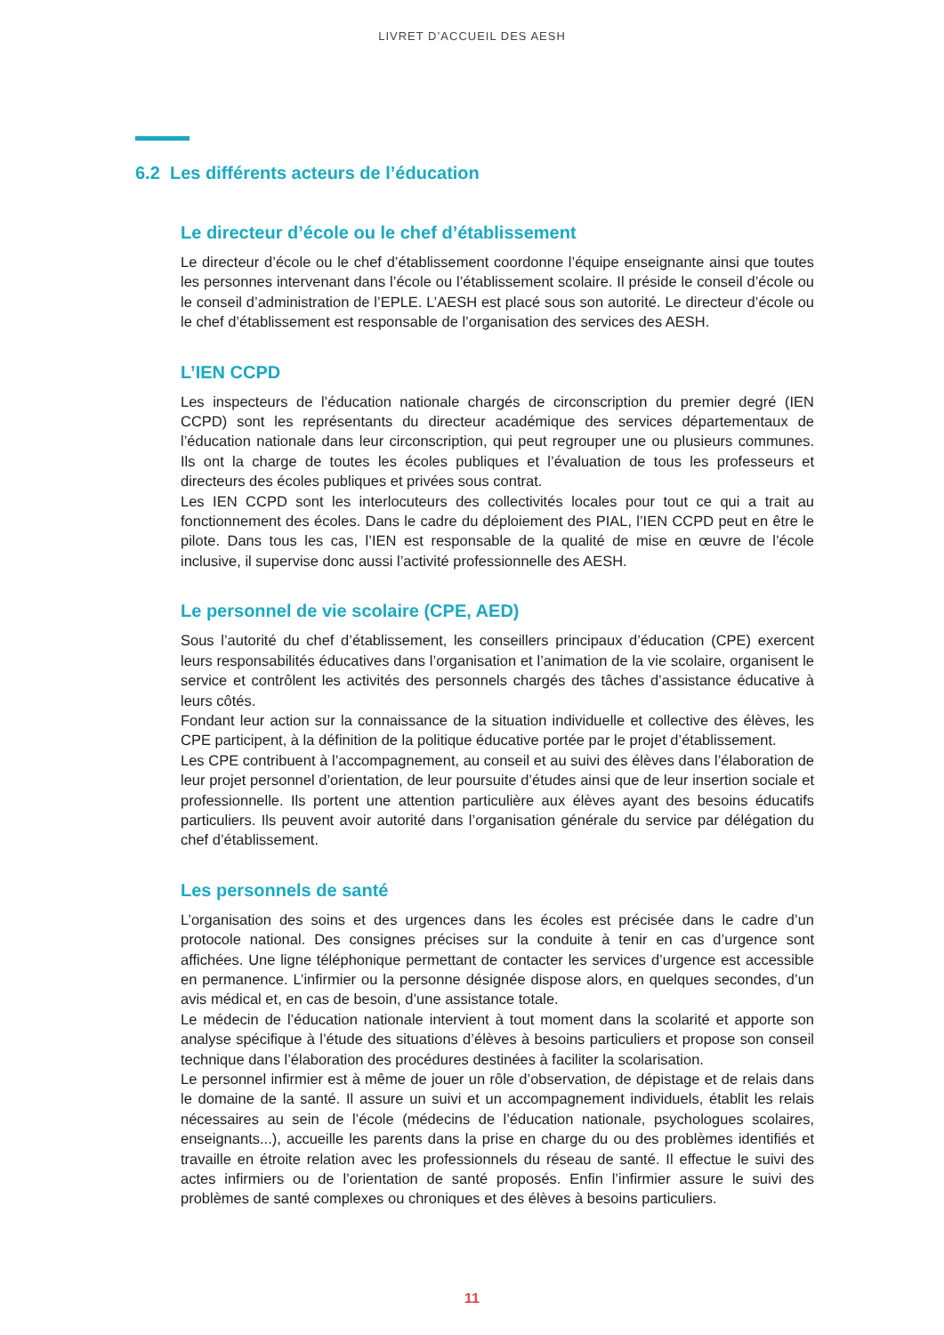LIVRET D’ACCUEIL DES AESH
6.2 Les différents acteurs de l’éducation
Le directeur d’école ou le chef d’établissement
Le directeur d’école ou le chef d’établissement coordonne l’équipe enseignante ainsi que toutes les personnes intervenant dans l’école ou l’établissement scolaire. Il préside le conseil d’école ou le conseil d’administration de l’EPLE. L’AESH est placé sous son autorité. Le directeur d’école ou le chef d’établissement est responsable de l’organisation des services des AESH.
L’IEN CCPD
Les inspecteurs de l’éducation nationale chargés de circonscription du premier degré (IEN CCPD) sont les représentants du directeur académique des services départementaux de l’éducation nationale dans leur circonscription, qui peut regrouper une ou plusieurs communes. Ils ont la charge de toutes les écoles publiques et l’évaluation de tous les professeurs et directeurs des écoles publiques et privées sous contrat.
Les IEN CCPD sont les interlocuteurs des collectivités locales pour tout ce qui a trait au fonctionnement des écoles. Dans le cadre du déploiement des PIAL, l’IEN CCPD peut en être le pilote. Dans tous les cas, l’IEN est responsable de la qualité de mise en œuvre de l’école inclusive, il supervise donc aussi l’activité professionnelle des AESH.
Le personnel de vie scolaire (CPE, AED)
Sous l’autorité du chef d’établissement, les conseillers principaux d’éducation (CPE) exercent leurs responsabilités éducatives dans l’organisation et l’animation de la vie scolaire, organisent le service et contrôlent les activités des personnels chargés des tâches d’assistance éducative à leurs côtés.
Fondant leur action sur la connaissance de la situation individuelle et collective des élèves, les CPE participent, à la définition de la politique éducative portée par le projet d’établissement.
Les CPE contribuent à l’accompagnement, au conseil et au suivi des élèves dans l’élaboration de leur projet personnel d’orientation, de leur poursuite d’études ainsi que de leur insertion sociale et professionnelle. Ils portent une attention particulière aux élèves ayant des besoins éducatifs particuliers. Ils peuvent avoir autorité dans l’organisation générale du service par délégation du chef d’établissement.
Les personnels de santé
L’organisation des soins et des urgences dans les écoles est précisée dans le cadre d’un protocole national. Des consignes précises sur la conduite à tenir en cas d’urgence sont affichées. Une ligne téléphonique permettant de contacter les services d’urgence est accessible en permanence. L’infirmier ou la personne désignée dispose alors, en quelques secondes, d’un avis médical et, en cas de besoin, d’une assistance totale.
Le médecin de l’éducation nationale intervient à tout moment dans la scolarité et apporte son analyse spécifique à l’étude des situations d’élèves à besoins particuliers et propose son conseil technique dans l’élaboration des procédures destinées à faciliter la scolarisation.
Le personnel infirmier est à même de jouer un rôle d’observation, de dépistage et de relais dans le domaine de la santé. Il assure un suivi et un accompagnement individuels, établit les relais nécessaires au sein de l’école (médecins de l’éducation nationale, psychologues scolaires, enseignants...), accueille les parents dans la prise en charge du ou des problèmes identifiés et travaille en étroite relation avec les professionnels du réseau de santé. Il effectue le suivi des actes infirmiers ou de l’orientation de santé proposés. Enfin l’infirmier assure le suivi des problèmes de santé complexes ou chroniques et des élèves à besoins particuliers.
11